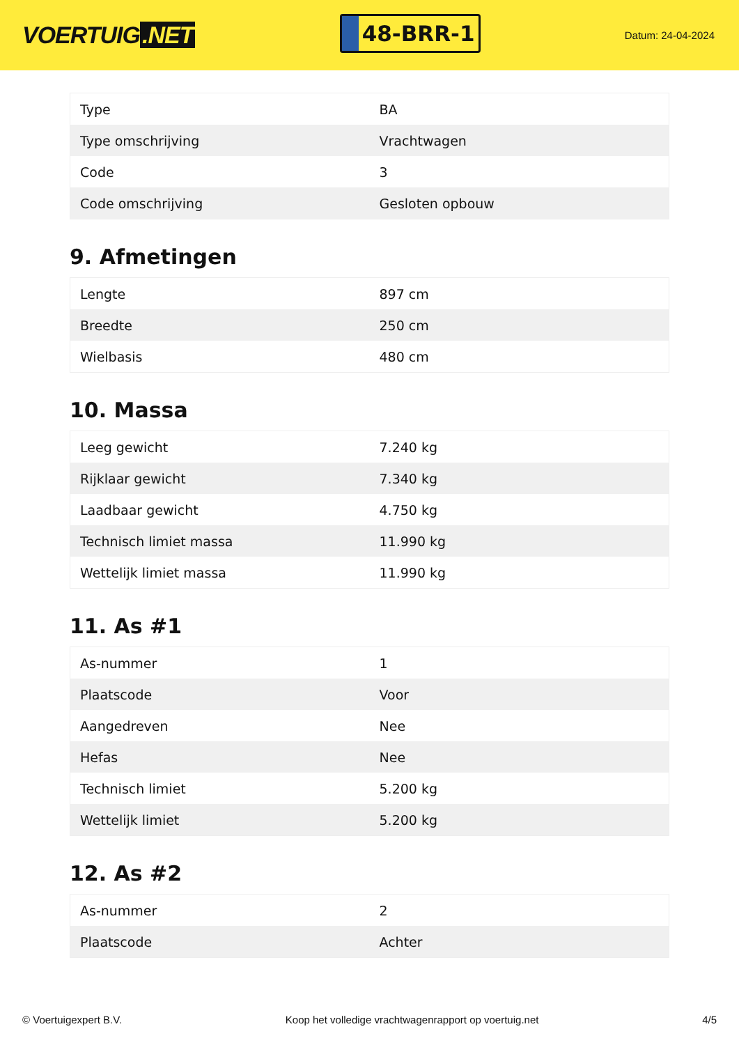VOERTUIG.NET
48-BRR-1
Datum: 24-04-2024
| Type | BA |
| Type omschrijving | Vrachtwagen |
| Code | 3 |
| Code omschrijving | Gesloten opbouw |
9. Afmetingen
| Lengte | 897 cm |
| Breedte | 250 cm |
| Wielbasis | 480 cm |
10. Massa
| Leeg gewicht | 7.240 kg |
| Rijklaar gewicht | 7.340 kg |
| Laadbaar gewicht | 4.750 kg |
| Technisch limiet massa | 11.990 kg |
| Wettelijk limiet massa | 11.990 kg |
11. As #1
| As-nummer | 1 |
| Plaatscode | Voor |
| Aangedreven | Nee |
| Hefas | Nee |
| Technisch limiet | 5.200 kg |
| Wettelijk limiet | 5.200 kg |
12. As #2
| As-nummer | 2 |
| Plaatscode | Achter |
© Voertuigexpert B.V. Koop het volledige vrachtwagenrapport op voertuig.net 4/5